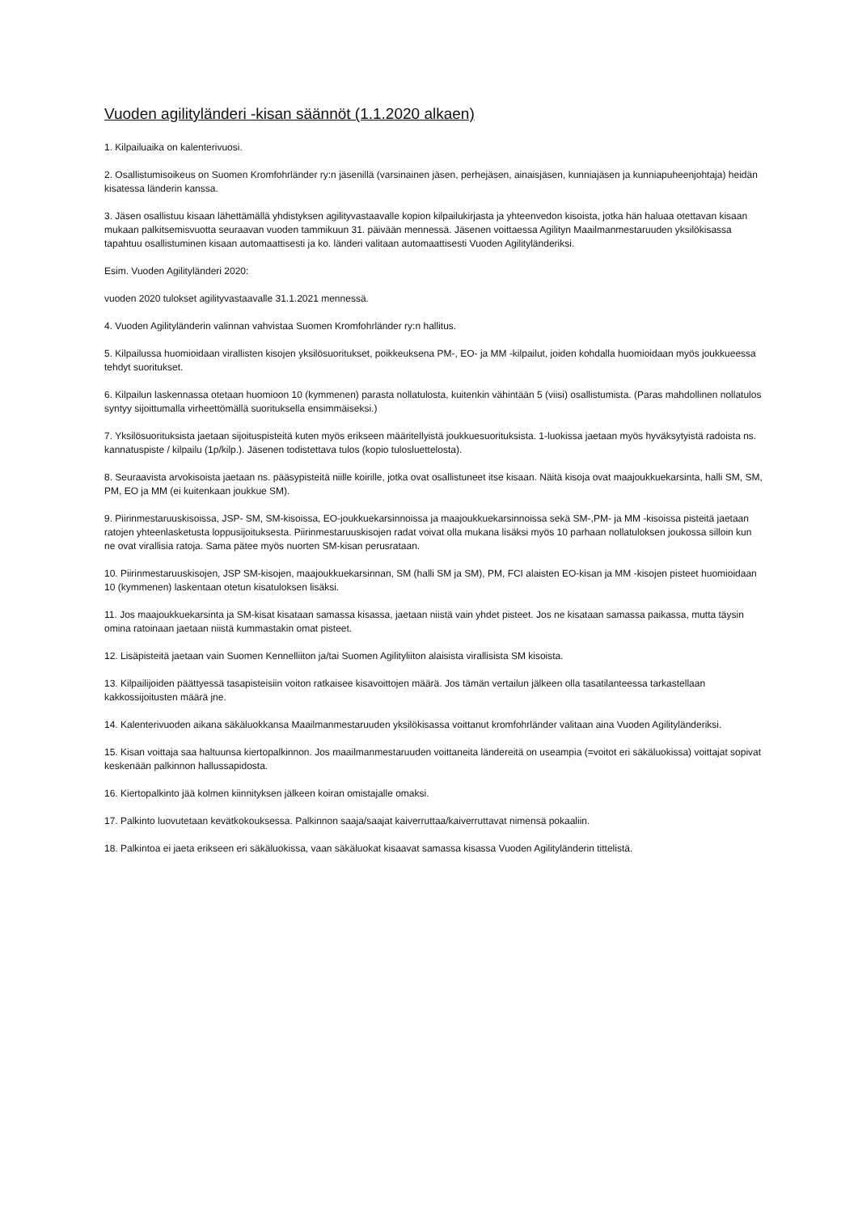Vuoden agilityländeri -kisan säännöt (1.1.2020 alkaen)
1. Kilpailuaika on kalenterivuosi.
2. Osallistumisoikeus on Suomen Kromfohrländer ry:n jäsenillä (varsinainen jäsen, perhejäsen, ainaisjäsen, kunniajäsen ja kunniapuheenjohtaja) heidän kisatessa länderin kanssa.
3. Jäsen osallistuu kisaan lähettämällä yhdistyksen agilityvastaavalle kopion kilpailukirjasta ja yhteenvedon kisoista, jotka hän haluaa otettavan kisaan mukaan palkitsemisvuotta seuraavan vuoden tammikuun 31. päivään mennessä. Jäsenen voittaessa Agilityn Maailmanmestaruuden yksilökisassa tapahtuu osallistuminen kisaan automaattisesti ja ko. länderi valitaan automaattisesti Vuoden Agilityländeriksi.
Esim. Vuoden Agilityländeri 2020:
vuoden 2020 tulokset agilityvastaavalle 31.1.2021 mennessä.
4. Vuoden Agilityländerin valinnan vahvistaa Suomen Kromfohrländer ry:n hallitus.
5. Kilpailussa huomioidaan virallisten kisojen yksilösuoritukset, poikkeuksena PM-, EO- ja MM -kilpailut, joiden kohdalla huomioidaan myös joukkueessa tehdyt suoritukset.
6. Kilpailun laskennassa otetaan huomioon 10 (kymmenen) parasta nollatulosta, kuitenkin vähintään 5 (viisi) osallistumista. (Paras mahdollinen nollatulos syntyy sijoittumalla virheettömällä suorituksella ensimmäiseksi.)
7. Yksilösuorituksista jaetaan sijoituspisteitä kuten myös erikseen määritellyistä joukkuesuorituksista. 1-luokissa jaetaan myös hyväksytyistä radoista ns. kannatuspiste / kilpailu (1p/kilp.). Jäsenen todistettava tulos (kopio tulosluettelosta).
8. Seuraavista arvokisoista jaetaan ns. pääsypisteitä niille koirille, jotka ovat osallistuneet itse kisaan. Näitä kisoja ovat maajoukkuekarsinta, halli SM, SM, PM, EO ja MM (ei kuitenkaan joukkue SM).
9. Piirinmestaruuskisoissa, JSP- SM, SM-kisoissa, EO-joukkuekarsinnoissa ja maajoukkuekarsinnoissa sekä SM-,PM- ja MM -kisoissa pisteitä jaetaan ratojen yhteenlasketusta loppusijoituksesta. Piirinmestaruuskisojen radat voivat olla mukana lisäksi myös 10 parhaan nollatuloksen joukossa silloin kun ne ovat virallisia ratoja. Sama pätee myös nuorten SM-kisan perusrataan.
10. Piirinmestaruuskisojen, JSP SM-kisojen, maajoukkuekarsinnan, SM (halli SM ja SM), PM, FCI alaisten EO-kisan ja MM -kisojen pisteet huomioidaan 10 (kymmenen) laskentaan otetun kisatuloksen lisäksi.
11. Jos maajoukkuekarsinta ja SM-kisat kisataan samassa kisassa, jaetaan niistä vain yhdet pisteet. Jos ne kisataan samassa paikassa, mutta täysin omina ratoinaan jaetaan niistä kummastakin omat pisteet.
12. Lisäpisteitä jaetaan vain Suomen Kennelliiton ja/tai Suomen Agilityliiton alaisista virallisista SM kisoista.
13. Kilpailijoiden päättyessä tasapisteisiin voiton ratkaisee kisavoittojen määrä. Jos tämän vertailun jälkeen olla tasatilanteessa tarkastellaan kakkossijoitusten määrä jne.
14. Kalenterivuoden aikana säkäluokkansa Maailmanmestaruuden yksilökisassa voittanut kromfohrländer valitaan aina Vuoden Agilityländeriksi.
15. Kisan voittaja saa haltuunsa kiertopalkinnon. Jos maailmanmestaruuden voittaneita ländereitä on useampia (=voitot eri säkäluokissa) voittajat sopivat keskenään palkinnon hallussapidosta.
16. Kiertopalkinto jää kolmen kiinnityksen jälkeen koiran omistajalle omaksi.
17. Palkinto luovutetaan kevätkokouksessa. Palkinnon saaja/saajat kaiverruttaa/kaiverruttavat nimensä pokaaliin.
18. Palkintoa ei jaeta erikseen eri säkäluokissa, vaan säkäluokat kisaavat samassa kisassa Vuoden Agilityländerin tittelistä.